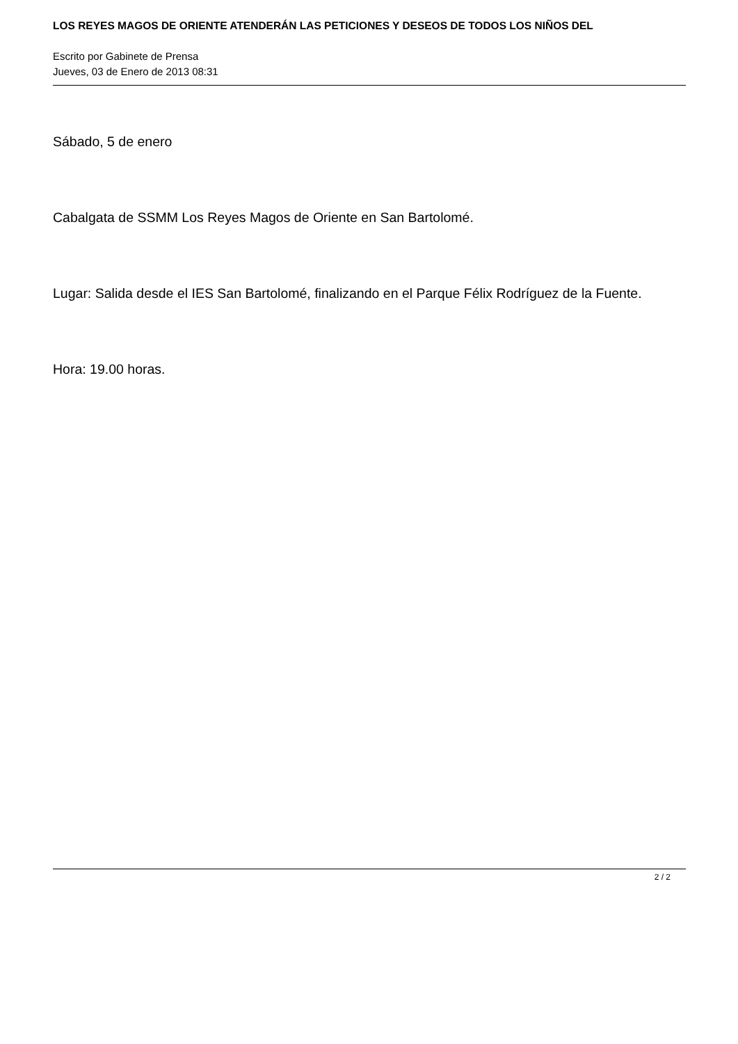LOS REYES MAGOS DE ORIENTE ATENDERÁN LAS PETICIONES Y DESEOS DE TODOS LOS NIÑOS DEL
Escrito por Gabinete de Prensa
Jueves, 03 de Enero de 2013 08:31
Sábado, 5 de enero
Cabalgata de SSMM Los Reyes Magos de Oriente en San Bartolomé.
Lugar: Salida desde el IES San Bartolomé, finalizando en el Parque Félix Rodríguez de la Fuente.
Hora: 19.00 horas.
2 / 2